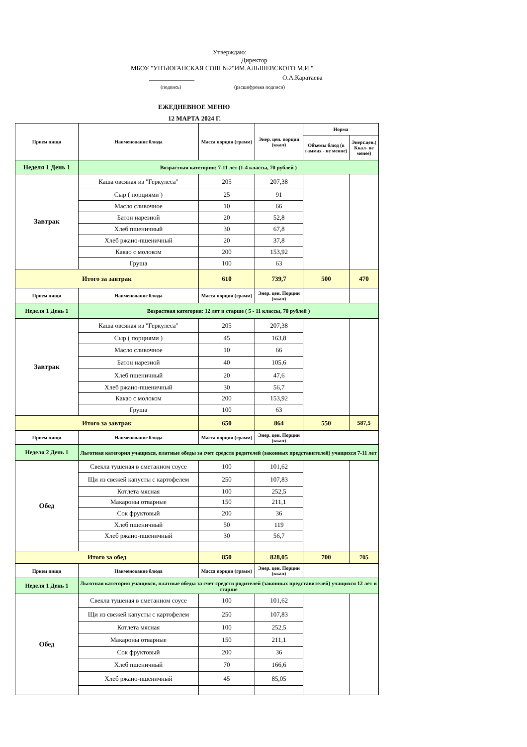Утверждаю:
Директор
МБОУ "УНЪЮГАНСКАЯ СОШ №2"ИМ.АЛЬШЕВСКОГО М.И."
______________ О.А.Каратаева
(подпись) (расшифровка подписи)
ЕЖЕДНЕВНОЕ МЕНЮ
12 МАРТА 2024 Г.
| Прием пищи | Наименование блюда | Масса порции (грамм) | Энер. цен. порции (ккал) | Норма | |
| --- | --- | --- | --- | --- | --- |
| | | | | Объемы блюд (в гаммах - не менне) | Энерг.цен.( Ккал- не менее) |
| Неделя 1 День 1 | Возрастная категория: 7-11 лет (1-4 классы, 70 рублей ) | | | | |
| Завтрак | Каша овсяная из "Геркулеса" | 205 | 207,38 | | |
| | Сыр ( порциями ) | 25 | 91 | | |
| | Масло сливочное | 10 | 66 | | |
| | Батон нарезной | 20 | 52,8 | | |
| | Хлеб пшеничный | 30 | 67,8 | | |
| | Хлеб ржано-пшеничный | 20 | 37,8 | | |
| | Какао с молоком | 200 | 153,92 | | |
| | Груша | 100 | 63 | | |
| Итого за завтрак | | 610 | 739,7 | 500 | 470 |
| Прием пищи | Наименование блюда | Масса порции (грамм) | Энер. цен. Порции (ккал) | | |
| Неделя 1 День 1 | Возрастная категория: 12 лет и старше ( 5 - 11 классы, 70 рублей ) | | | | |
| Завтрак | Каша овсяная из "Геркулеса" | 205 | 207,38 | | |
| | Сыр ( порциями ) | 45 | 163,8 | | |
| | Масло сливочное | 10 | 66 | | |
| | Батон нарезной | 40 | 105,6 | | |
| | Хлеб пшеничный | 20 | 47,6 | | |
| | Хлеб ржано-пшеничный | 30 | 56,7 | | |
| | Какао с молоком | 200 | 153,92 | | |
| | Груша | 100 | 63 | | |
| Итого за завтрак | | 650 | 864 | 550 | 587,5 |
| Прием пищи | Наименование блюда | Масса порции (грамм) | Энер. цен. Порции (ккал) | | |
| Неделя 2 День 1 | Льготная категория учащихся, платные обеды за счет средств родителей (законных представителей) учащихся 7-11 лет | | | | |
| Обед | Свекла тушеная в сметанном соусе | 100 | 101,62 | | |
| | Щи из свежей капусты с картофелем | 250 | 107,83 | | |
| | Котлета мясная | 100 | 252,5 | | |
| | Макароны отварные | 150 | 211,1 | | |
| | Сок фруктовый | 200 | 36 | | |
| | Хлеб пшеничный | 50 | 119 | | |
| | Хлеб ржано-пшеничный | 30 | 56,7 | | |
| Итого за обед | | 850 | 828,05 | 700 | 705 |
| Прием пищи | Наименование блюда | Масса порции (грамм) | Энер. цен. Порции (ккал) | | |
| Неделя 1 День 1 | Льготная категория учащихся, платные обеды за счет средств родителей (законных представителей) учащихся 12 лет и старше | | | | |
| Обед | Свекла тушеная в сметанном соусе | 100 | 101,62 | | |
| | Щи из свежей капусты с картофелем | 250 | 107,83 | | |
| | Котлета мясная | 100 | 252,5 | | |
| | Макароны отварные | 150 | 211,1 | | |
| | Сок фруктовый | 200 | 36 | | |
| | Хлеб пшеничный | 70 | 166,6 | | |
| | Хлеб ржано-пшеничный | 45 | 85,05 | | |